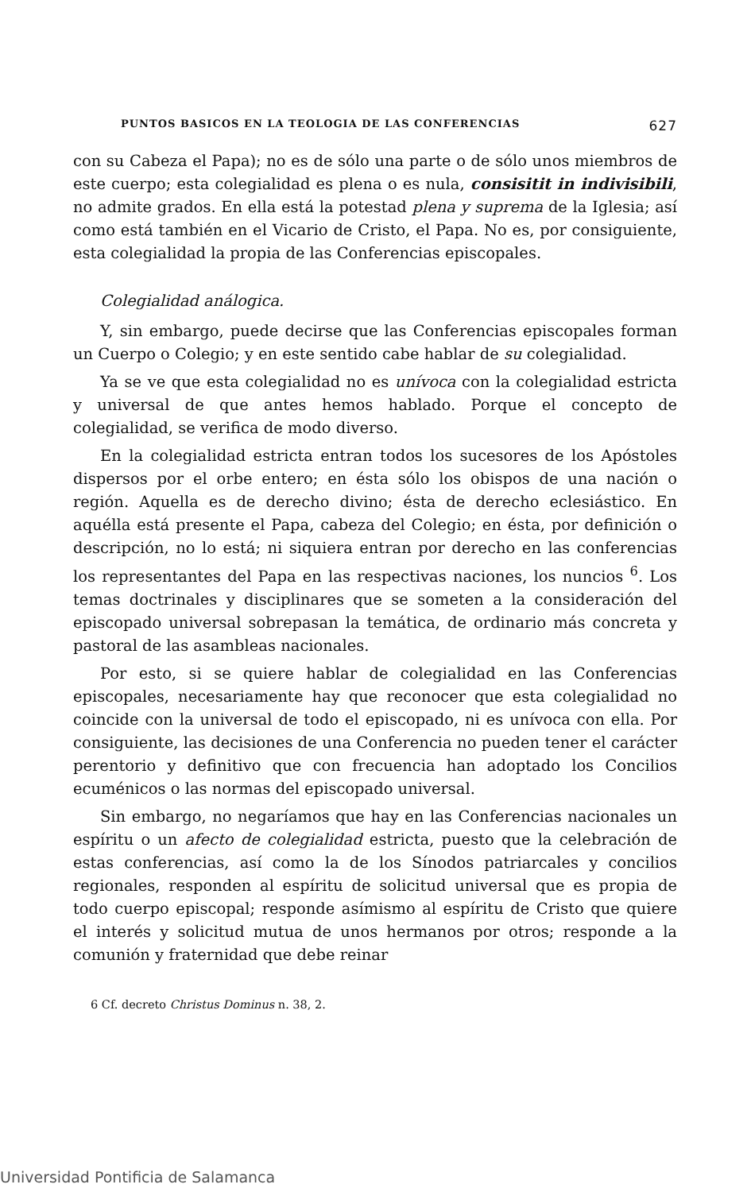PUNTOS BASICOS EN LA TEOLOGIA DE LAS CONFERENCIAS 627
con su Cabeza el Papa); no es de sólo una parte o de sólo unos miembros de este cuerpo; esta colegialidad es plena o es nula, consisitit in indivisibili, no admite grados. En ella está la potestad plena y suprema de la Iglesia; así como está también en el Vicario de Cristo, el Papa. No es, por consiguiente, esta colegialidad la propia de las Conferencias episcopales.
Colegialidad análogica.
Y, sin embargo, puede decirse que las Conferencias episcopales forman un Cuerpo o Colegio; y en este sentido cabe hablar de su colegialidad.
Ya se ve que esta colegialidad no es unívoca con la colegialidad estricta y universal de que antes hemos hablado. Porque el concepto de colegialidad, se verifica de modo diverso.
En la colegialidad estricta entran todos los sucesores de los Apóstoles dispersos por el orbe entero; en ésta sólo los obispos de una nación o región. Aquella es de derecho divino; ésta de derecho eclesiástico. En aquélla está presente el Papa, cabeza del Colegio; en ésta, por definición o descripción, no lo está; ni siquiera entran por derecho en las conferencias los representantes del Papa en las respectivas naciones, los nuncios <sup>6</sup>. Los temas doctrinales y disciplinares que se someten a la consideración del episcopado universal sobrepasan la temática, de ordinario más concreta y pastoral de las asambleas nacionales.
Por esto, si se quiere hablar de colegialidad en las Conferencias episcopales, necesariamente hay que reconocer que esta colegialidad no coincide con la universal de todo el episcopado, ni es unívoca con ella. Por consiguiente, las decisiones de una Conferencia no pueden tener el carácter perentorio y definitivo que con frecuencia han adoptado los Concilios ecuménicos o las normas del episcopado universal.
Sin embargo, no negaríamos que hay en las Conferencias nacionales un espíritu o un afecto de colegialidad estricta, puesto que la celebración de estas conferencias, así como la de los Sínodos patriarcales y concilios regionales, responden al espíritu de solicitud universal que es propia de todo cuerpo episcopal; responde asímismo al espíritu de Cristo que quiere el interés y solicitud mutua de unos hermanos por otros; responde a la comunión y fraternidad que debe reinar
6 Cf. decreto Christus Dominus n. 38, 2.
Universidad Pontificia de Salamanca